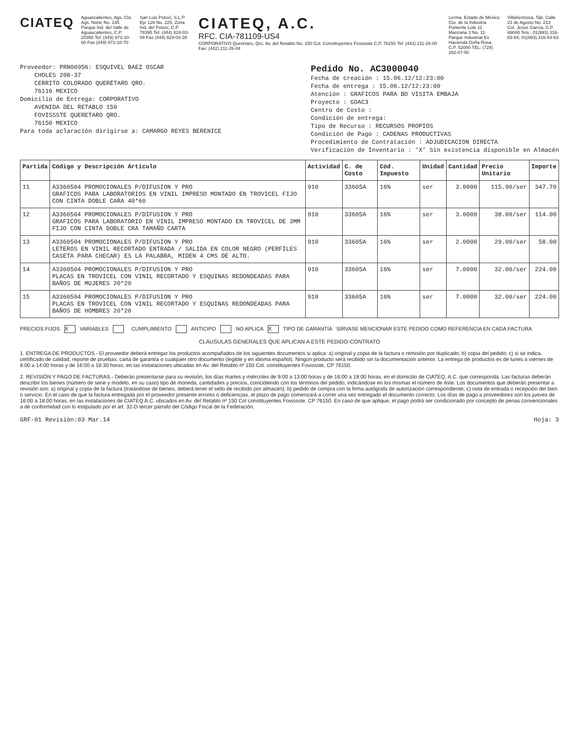CIATEQ
Aguascalientes, Ags. Cto. Ags. Norte No. 135 Parque Ind. del Valle de Aguascalientes, C.P. 20358 Tel: (449) 973-10-60 Fax (449) 973-10-70
San Luis Potosí, S.L.P. Eje 126 No. 225, Zona Ind. del Potosí, C.P. 78395 Tel: (444) 824-03-08 Fax (444) 824-03-39
CIATEQ, A.C.
RFC. CIA-781109-US4
CORPORATIVO Querétaro, Qro. Av. del Retablo No. 150 Col. Constituyentes Fovissste C.P. 76150 Tel: (442) 211-26-00 Fax: (442) 211-26-04
Lerma, Estado de México Cto. de la Industria Poniente Lote 11 Manzana 3 No. 11 Parque Industrial Ex Hacienda Doña Rosa C.P. 52000 TEL: (728) 282-07-50
Villahermosa, Tab. Calle 23 de Agosto No. 213 Col. Jesús García, C.P. 86040 Tels.: 01(993) 316-83-64, 01(993) 316-83-63
Proveedor: PRN00956: ESQUIVEL BAEZ OSCAR
CHOLES 208-37
CERRITO COLORADO QUERÉTARO QRO.
76116 MEXICO
Domicilio de Entrega: CORPORATIVO
AVENIDA DEL RETABLO 150
FOVISSSTE QUERETARO QRO.
76150 MEXICO
Para toda aclaración dirigirse a: CAMARGO REYES BERENICE
Pedido No. AC3000040
Fecha de creación : 15.06.12/12:23:00
Fecha de entrega : 15.06.12/12:23:00
Atención : GRAFICOS PARA BO VISITA EMBAJA
Proyecto : GOAC3
Centro de Costo :
Condición de entrega:
Tipo de Recurso : RECURSOS PROPIOS
Condición de Pago : CADENAS PRODUCTIVAS
Procedimiento de Contratación : ADJUDICACION DIRECTA
Verificación de Inventario : 'X' Sin existencia disponible en Almacén
| Partida | Código y Descripción Artículo | Actividad | C. de Costo | Cód. Impuesto | Unidad | Cantidad | Precio Unitario | Importe |
| --- | --- | --- | --- | --- | --- | --- | --- | --- |
| 11 | A3360504 PROMOCIONALES P/DIFUSION Y PRO GRAFICOS PARA LABORATORIOS EN VINIL IMPRESO MONTADO EN TROVICEL FIJO CON CINTA DOBLE CARA 40*60 | 910 | 33605A | 16% | ser | 3.0000 | 115.90/ser | 347.70 |
| 12 | A3360504 PROMOCIONALES P/DIFUSION Y PRO GRAFICOS PARA LABORATORIO EN VINIL IMPRESO MONTADO EN TROVICEL DE 3MM FIJO CON CINTA DOBLE CRA TAMAÑO CARTA | 910 | 33605A | 16% | ser | 3.0000 | 38.00/ser | 114.00 |
| 13 | A3360504 PROMOCIONALES P/DIFUSION Y PRO LETEROS EN VINIL RECORTADO ENTRADA / SALIDA EN COLOR NEGRO (PERFILES CASETA PARA CHECAR) ES LA PALABRA, MIDEN 4 CMS DE ALTO. | 910 | 33605A | 16% | ser | 2.0000 | 29.00/ser | 58.00 |
| 14 | A3360504 PROMOCIONALES P/DIFUSION Y PRO PLACAS EN TROVICEL CON VINIL RECORTADO Y ESQUINAS REDONDEADAS PARA BAÑOS DE MUJERES 20*20 | 910 | 33605A | 16% | ser | 7.0000 | 32.00/ser | 224.00 |
| 15 | A3360504 PROMOCIONALES P/DIFUSION Y PRO PLACAS EN TROVICEL CON VINIL RECORTADO Y ESQUINAS REDONDEADAS PARA BAÑOS DE HOMBRES 20*20 | 910 | 33605A | 16% | ser | 7.0000 | 32.00/ser | 224.00 |
PRECIOS FIJOS X VARIABLES CUMPLIMIENTO ANTICIPO NO APLICA X TIPO DE GARANTÍA SÍRVASE MENCIONAR ESTE PEDIDO COMO REFERENCIA EN CADA FACTURA
CLÁUSULAS GENERALES QUE APLICAN A ESTE PEDIDO-CONTRATO
1. ENTREGA DE PRODUCTOS.- El proveedor deberá entregar los productos acompañados de los siguientes documentos si aplica: a) original y copia de la factura o remisión por duplicado; b) copia del pedido; c) si se indica, certificado de calidad, reporte de pruebas, carta de garantía o cualquier otro documento (legible y en idioma español). Ningún producto será recibido sin la documentación anterior. La entrega de productos es de lunes a viernes de 8:00 a 14:00 horas y de 16:00 a 18:30 horas, en las instalaciones ubicadas en Av. del Retablo nº 150 Col. constituyentes Fovissste, CP 76150.
2. REVISIÓN Y PAGO DE FACTURAS.- Deberán presentarse para su revisión, los días martes y miércoles de 9:00 a 13:00 horas y de 16:00 a 18:00 horas, en el domicilio de CIATEQ, A.C. que corresponda. Las facturas deberán describir los bienes (número de serie y modelo, en su caso) tipo de moneda, cantidades y precios, coincidiendo con los términos del pedido, indicándose en los mismas el número de éste. Los documentos que deberán presentar a revisión son: a) original y copia de la factura (tratándose de bienes, deberá tener el sello de recibido por almacén); b) pedido de compra con la firma autógrafa de autorización correspondiente; c) nota de entrada o recepción del bien o servicio. En el caso de que la factura entregada por el proveedor presente errores o deficiencias, el plazo de pago comenzará a correr una vez entregado el documento correcto. Los días de pago a proveedores son los jueves de 16:00 a 18:00 horas, en las instalaciones de CIATEQ A.C. ubicados en Av. del Retablo nº 150 Col constituyentes Fovissste, CP 76150. En caso de que aplique, el pago podrá ser condicionado por concepto de penas convencionales a de conformidad con lo estipulado por el art. 32-D tercer párrafo del Código Fiscal de la Federación.
GRF-01 Revisión:03 Mar.14 Hoja: 3